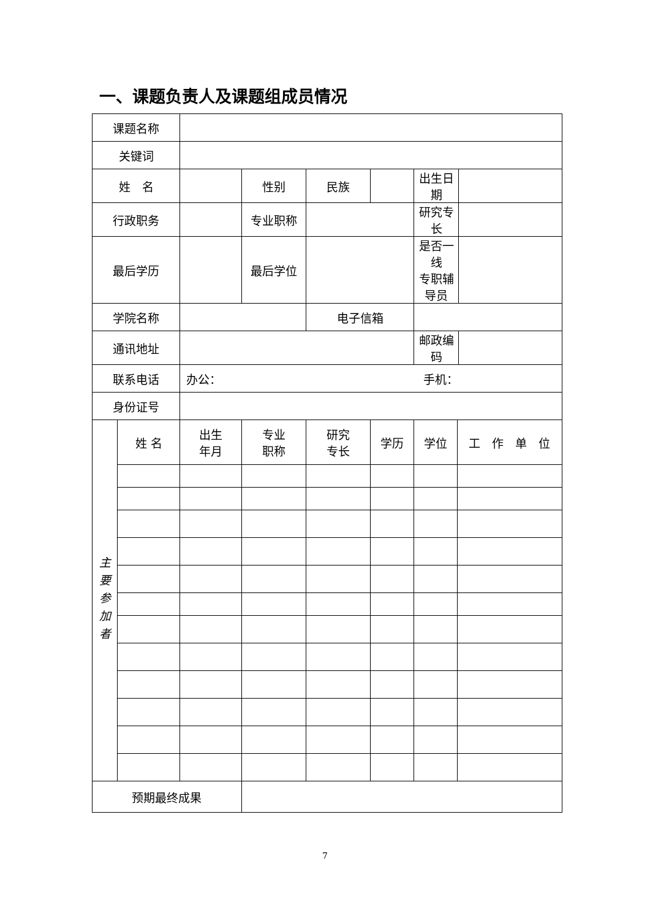一、课题负责人及课题组成员情况
| 课题名称 | | | | | | | | |
| 关键词 | | | | | | | | |
| 姓 名 | | | 性别 | 民族 | | 出生日期 | | |
| 行政职务 | | | 专业职称 | | | 研究专长 | | |
| 最后学历 | | | 最后学位 | | | 是否一线 专职辅导员 | | |
| 学院名称 | | | | 电子信箱 | | | | |
| 通讯地址 | | | | | | 邮政编码 | | |
| 联系电话 | | 办公： 手机： | | | | | | |
| 身份证号 | | | | | | | | |
| 主要参加者 | 姓 名 | 出生 年月 | 专业 职称 | 研究 专长 | 学历 | 学位 | 工 作 单 位 | |
| 预期最终成果 | | | | | | | | |
7